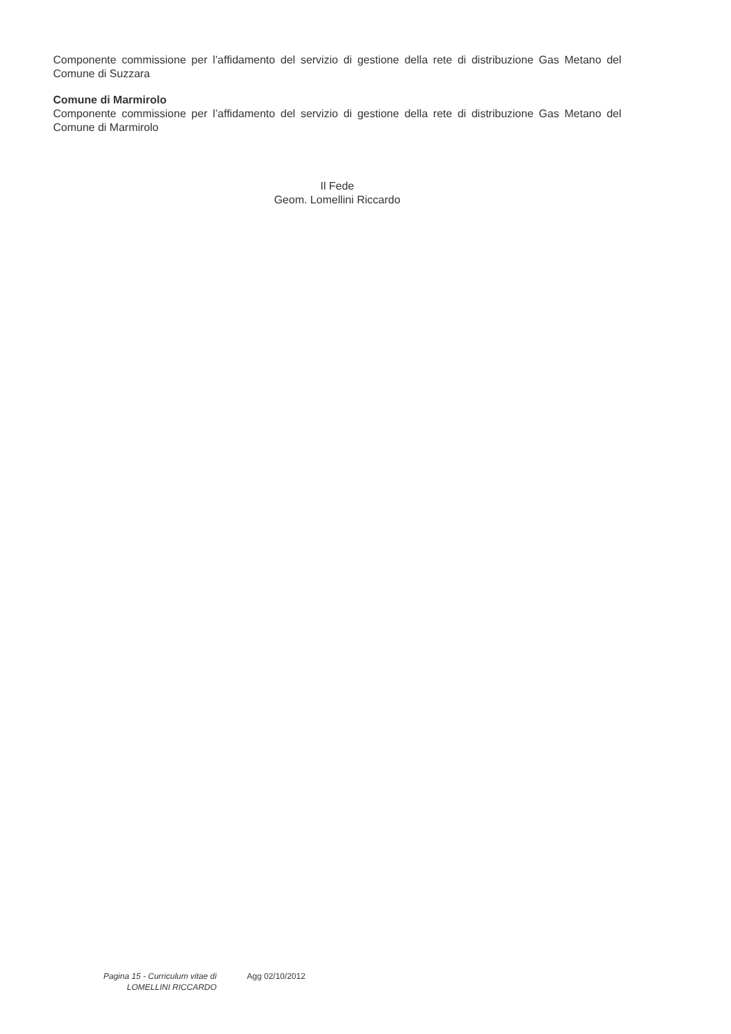Componente commissione per l’affidamento del servizio di gestione della rete di distribuzione Gas Metano del Comune di Suzzara
Comune di Marmirolo
Componente commissione per l’affidamento del servizio di gestione della rete di distribuzione Gas Metano del Comune di Marmirolo
Il Fede
Geom. Lomellini Riccardo
Pagina 15 - Curriculum vitae di
LOMELLINI RICCARDO
Agg 02/10/2012